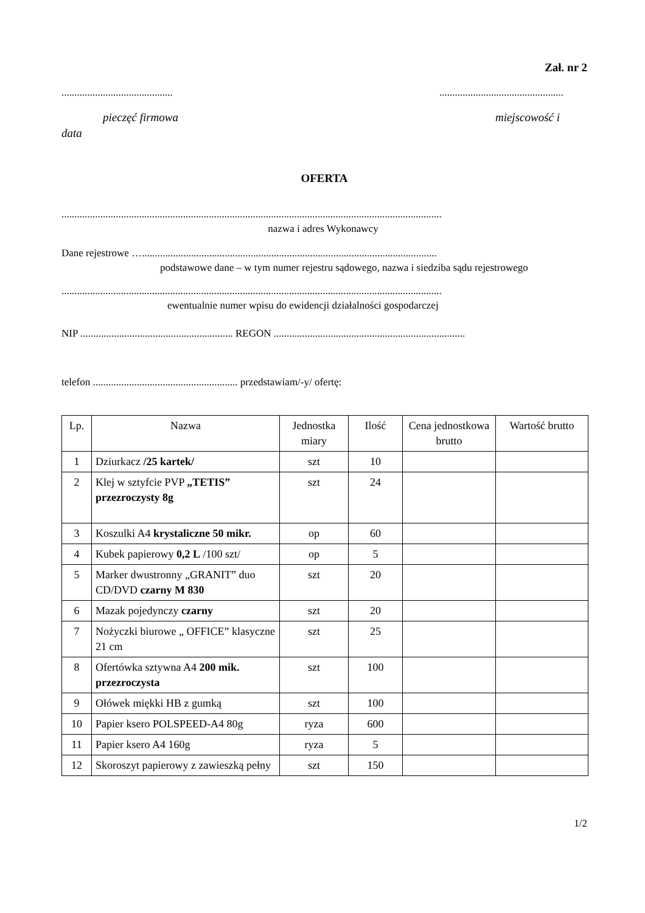Zał. nr 2
...........................................................................................
pieczęć firmowa miejscowość i
data
OFERTA
...................................................................................................................................................
nazwa i adres Wykonawcy
Dane rejestrowe …..................................................................................................................
podstawowe dane – w tym numer rejestru sądowego, nazwa i siedziba sądu rejestrowego
...................................................................................................................................................
ewentualnie numer wpisu do ewidencji działalności gospodarczej
NIP ........................................................... REGON ..........................................................................
telefon ........................................................ przedstawiam/-y/ ofertę:
| Lp. | Nazwa | Jednostka miary | Ilość | Cena jednostkowa brutto | Wartość brutto |
| --- | --- | --- | --- | --- | --- |
| 1 | Dziurkacz /25 kartek/ | szt | 10 | | |
| 2 | Klej w sztyfcie PVP „TETIS” przezroczysty 8g | szt | 24 | | |
| 3 | Koszulki A4 krystaliczne 50 mikr. | op | 60 | | |
| 4 | Kubek papierowy 0,2 L /100 szt/ | op | 5 | | |
| 5 | Marker dwustronny „GRANIT” duo CD/DVD czarny M 830 | szt | 20 | | |
| 6 | Mazak pojedynczy czarny | szt | 20 | | |
| 7 | Nożyczki biurowe „ OFFICE” klasyczne 21 cm | szt | 25 | | |
| 8 | Ofertówka sztywna A4 200 mik. przezroczysta | szt | 100 | | |
| 9 | Ołówek miękki HB z gumką | szt | 100 | | |
| 10 | Papier ksero POLSPEED-A4 80g | ryza | 600 | | |
| 11 | Papier ksero A4 160g | ryza | 5 | | |
| 12 | Skoroszyt papierowy z zawieszką pełny | szt | 150 | | |
1/2